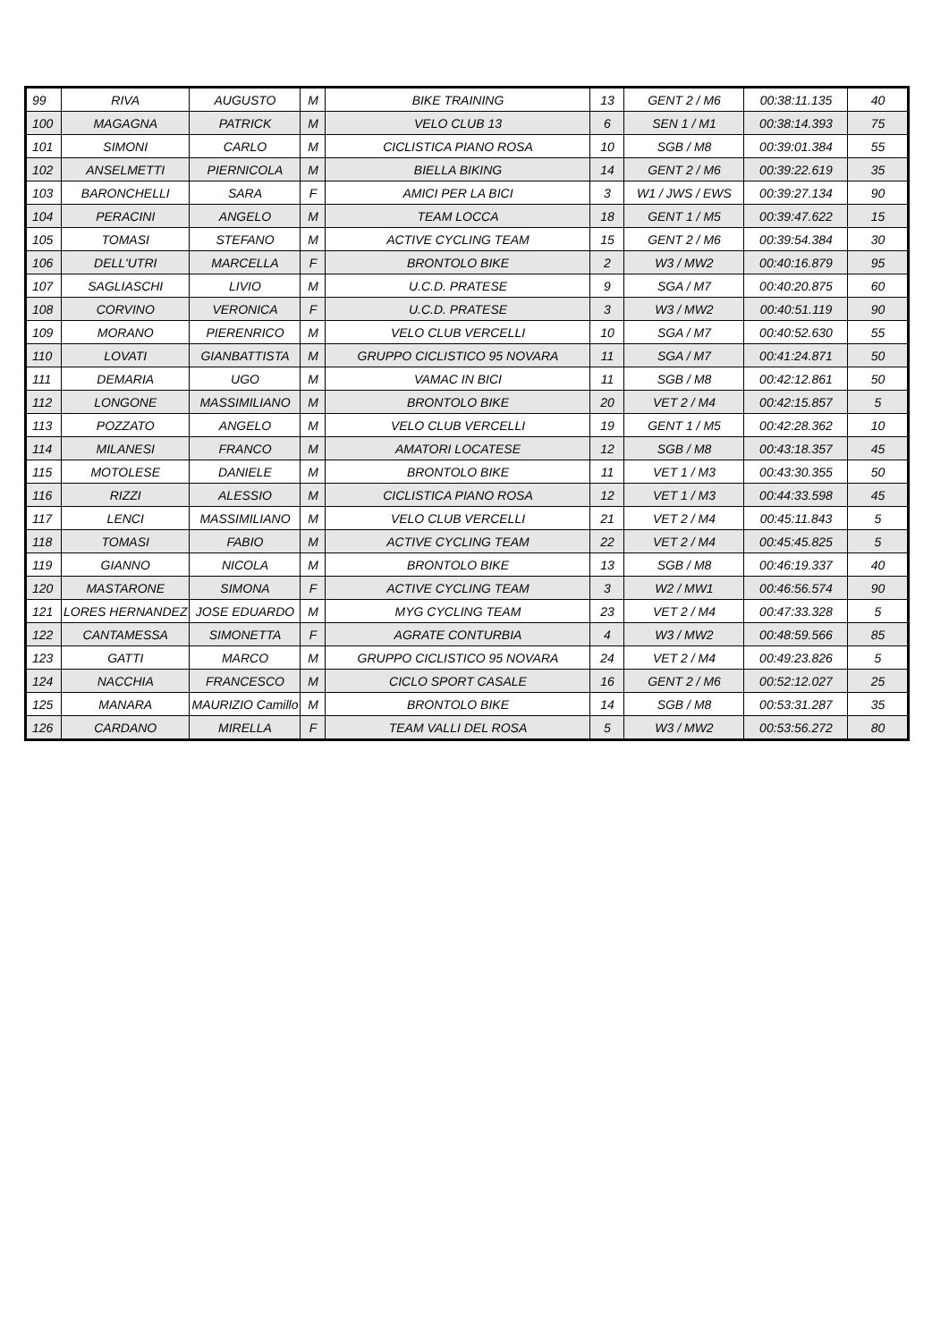| 99 | RIVA | AUGUSTO | M | BIKE TRAINING | 13 | GENT 2 / M6 | 00:38:11.135 | 40 |
| 100 | MAGAGNA | PATRICK | M | VELO CLUB 13 | 6 | SEN 1 / M1 | 00:38:14.393 | 75 |
| 101 | SIMONI | CARLO | M | CICLISTICA PIANO ROSA | 10 | SGB / M8 | 00:39:01.384 | 55 |
| 102 | ANSELMETTI | PIERNICOLA | M | BIELLA BIKING | 14 | GENT 2 / M6 | 00:39:22.619 | 35 |
| 103 | BARONCHELLI | SARA | F | AMICI PER LA BICI | 3 | W1 / JWS / EWS | 00:39:27.134 | 90 |
| 104 | PERACINI | ANGELO | M | TEAM LOCCA | 18 | GENT 1 / M5 | 00:39:47.622 | 15 |
| 105 | TOMASI | STEFANO | M | ACTIVE CYCLING TEAM | 15 | GENT 2 / M6 | 00:39:54.384 | 30 |
| 106 | DELL'UTRI | MARCELLA | F | BRONTOLO BIKE | 2 | W3 / MW2 | 00:40:16.879 | 95 |
| 107 | SAGLIASCHI | LIVIO | M | U.C.D. PRATESE | 9 | SGA / M7 | 00:40:20.875 | 60 |
| 108 | CORVINO | VERONICA | F | U.C.D. PRATESE | 3 | W3 / MW2 | 00:40:51.119 | 90 |
| 109 | MORANO | PIERENRICO | M | VELO CLUB VERCELLI | 10 | SGA / M7 | 00:40:52.630 | 55 |
| 110 | LOVATI | GIANBATTISTA | M | GRUPPO CICLISTICO 95 NOVARA | 11 | SGA / M7 | 00:41:24.871 | 50 |
| 111 | DEMARIA | UGO | M | VAMAC IN BICI | 11 | SGB / M8 | 00:42:12.861 | 50 |
| 112 | LONGONE | MASSIMILIANO | M | BRONTOLO BIKE | 20 | VET 2 / M4 | 00:42:15.857 | 5 |
| 113 | POZZATO | ANGELO | M | VELO CLUB VERCELLI | 19 | GENT 1 / M5 | 00:42:28.362 | 10 |
| 114 | MILANESI | FRANCO | M | AMATORI LOCATESE | 12 | SGB / M8 | 00:43:18.357 | 45 |
| 115 | MOTOLESE | DANIELE | M | BRONTOLO BIKE | 11 | VET 1 / M3 | 00:43:30.355 | 50 |
| 116 | RIZZI | ALESSIO | M | CICLISTICA PIANO ROSA | 12 | VET 1 / M3 | 00:44:33.598 | 45 |
| 117 | LENCI | MASSIMILIANO | M | VELO CLUB VERCELLI | 21 | VET 2 / M4 | 00:45:11.843 | 5 |
| 118 | TOMASI | FABIO | M | ACTIVE CYCLING TEAM | 22 | VET 2 / M4 | 00:45:45.825 | 5 |
| 119 | GIANNO | NICOLA | M | BRONTOLO BIKE | 13 | SGB / M8 | 00:46:19.337 | 40 |
| 120 | MASTARONE | SIMONA | F | ACTIVE CYCLING TEAM | 3 | W2 / MW1 | 00:46:56.574 | 90 |
| 121 | LORES HERNANDEZ | JOSE EDUARDO | M | MYG CYCLING TEAM | 23 | VET 2 / M4 | 00:47:33.328 | 5 |
| 122 | CANTAMESSA | SIMONETTA | F | AGRATE CONTURBIA | 4 | W3 / MW2 | 00:48:59.566 | 85 |
| 123 | GATTI | MARCO | M | GRUPPO CICLISTICO 95 NOVARA | 24 | VET 2 / M4 | 00:49:23.826 | 5 |
| 124 | NACCHIA | FRANCESCO | M | CICLO SPORT CASALE | 16 | GENT 2 / M6 | 00:52:12.027 | 25 |
| 125 | MANARA | MAURIZIO Camillo | M | BRONTOLO BIKE | 14 | SGB / M8 | 00:53:31.287 | 35 |
| 126 | CARDANO | MIRELLA | F | TEAM VALLI DEL ROSA | 5 | W3 / MW2 | 00:53:56.272 | 80 |